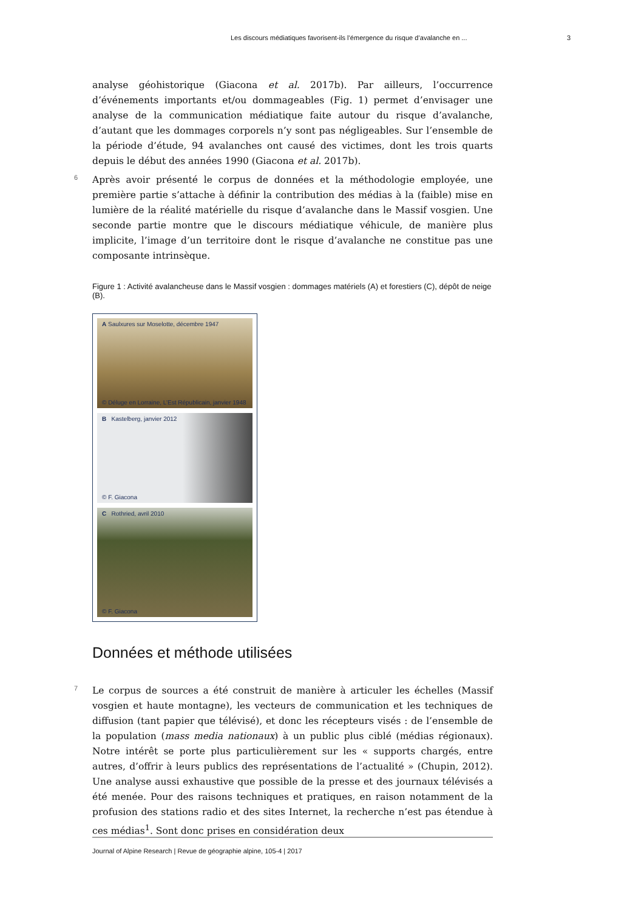Les discours médiatiques favorisent-ils l’émergence du risque d’avalanche en ... 3
analyse géohistorique (Giacona et al. 2017b). Par ailleurs, l’occurrence d’événements importants et/ou dommageables (Fig. 1) permet d’envisager une analyse de la communication médiatique faite autour du risque d’avalanche, d’autant que les dommages corporels n’y sont pas négligeables. Sur l’ensemble de la période d’étude, 94 avalanches ont causé des victimes, dont les trois quarts depuis le début des années 1990 (Giacona et al. 2017b).
6 Après avoir présenté le corpus de données et la méthodologie employée, une première partie s’attache à définir la contribution des médias à la (faible) mise en lumière de la réalité matérielle du risque d’avalanche dans le Massif vosgien. Une seconde partie montre que le discours médiatique véhicule, de manière plus implicite, l’image d’un territoire dont le risque d’avalanche ne constitue pas une composante intrinsèque.
Figure 1 : Activité avalancheuse dans le Massif vosgien : dommages matériels (A) et forestiers (C), dépôt de neige (B).
A Saulxures sur Moselotte, décembre 1947
© Déluge en Lorraine, L’Est Républicain, janvier 1948
B Kastelberg, janvier 2012
© F. Giacona
C Rothried, avril 2010
© F. Giacona
Données et méthode utilisées
7 Le corpus de sources a été construit de manière à articuler les échelles (Massif vosgien et haute montagne), les vecteurs de communication et les techniques de diffusion (tant papier que télévisé), et donc les récepteurs visés : de l’ensemble de la population (mass media nationaux) à un public plus ciblé (médias régionaux). Notre intérêt se porte plus particulièrement sur les « supports chargés, entre autres, d’offrir à leurs publics des représentations de l’actualité » (Chupin, 2012). Une analyse aussi exhaustive que possible de la presse et des journaux télévisés a été menée. Pour des raisons techniques et pratiques, en raison notamment de la profusion des stations radio et des sites Internet, la recherche n’est pas étendue à ces médias<sup>1</sup>. Sont donc prises en considération deux
Journal of Alpine Research | Revue de géographie alpine, 105-4 | 2017